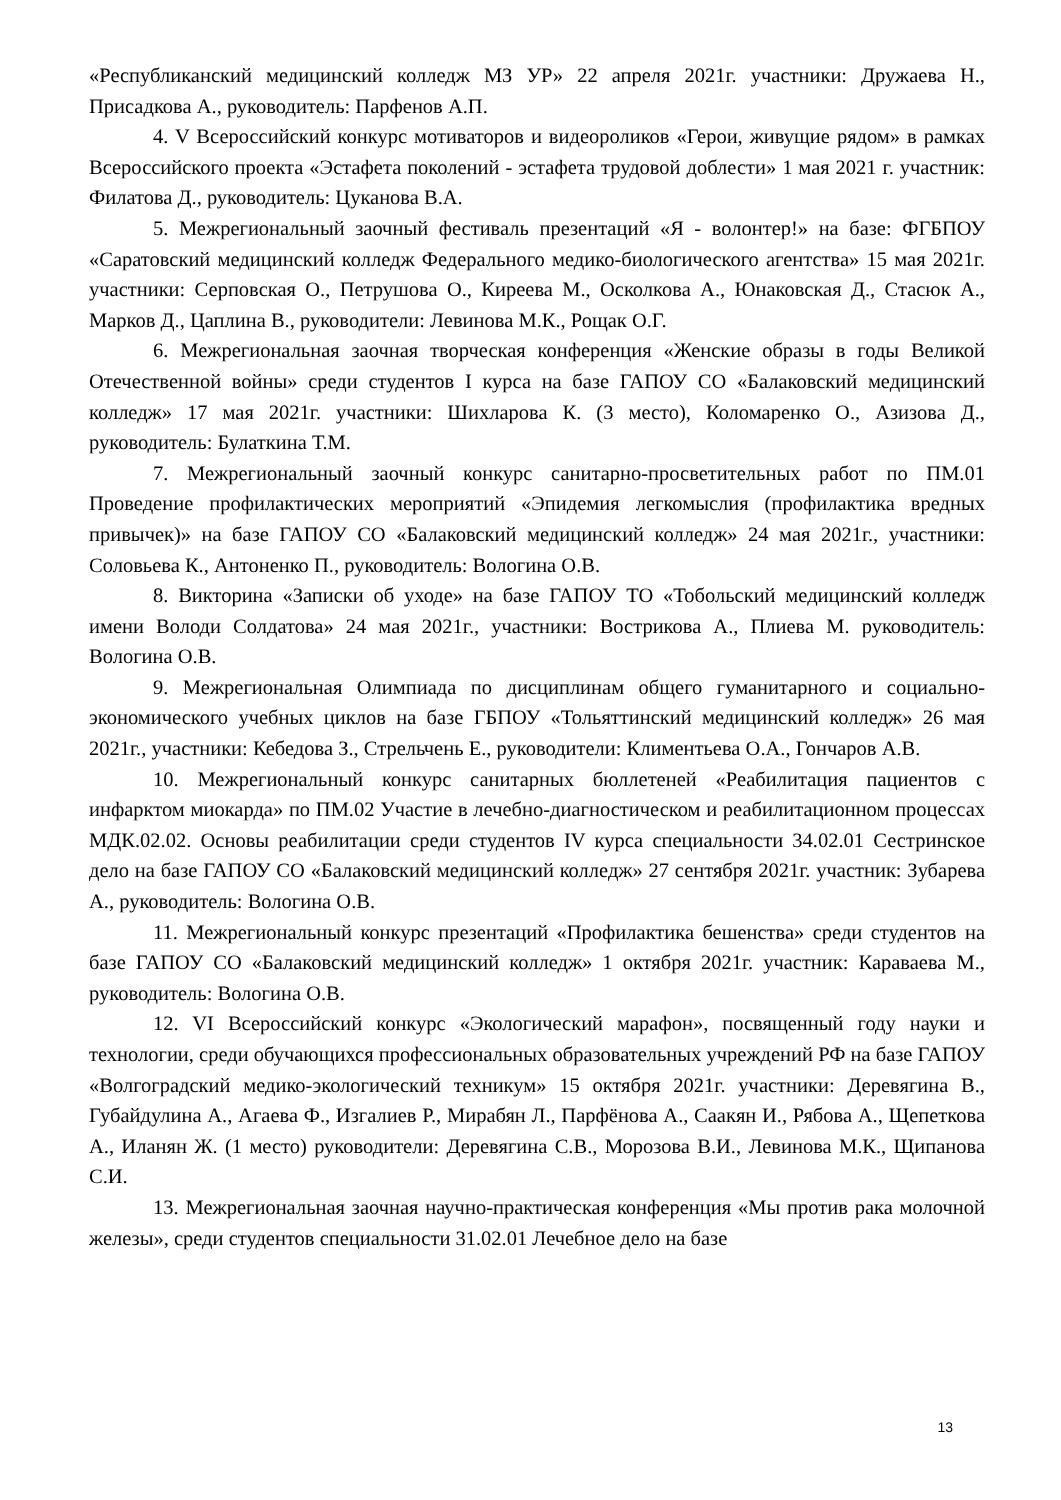«Республиканский медицинский колледж МЗ УР» 22 апреля 2021г. участники: Дружаева Н., Присадкова А., руководитель: Парфенов А.П.
4. V Всероссийский конкурс мотиваторов и видеороликов «Герои, живущие рядом» в рамках Всероссийского проекта «Эстафета поколений - эстафета трудовой доблести» 1 мая 2021 г. участник: Филатова Д., руководитель: Цуканова В.А.
5. Межрегиональный заочный фестиваль презентаций «Я - волонтер!» на базе: ФГБПОУ «Саратовский медицинский колледж Федерального медико-биологического агентства» 15 мая 2021г. участники: Серповская О., Петрушова О., Киреева М., Осколкова А., Юнаковская Д., Стасюк А., Марков Д., Цаплина В., руководители: Левинова М.К., Рощак О.Г.
6. Межрегиональная заочная творческая конференция «Женские образы в годы Великой Отечественной войны» среди студентов I курса на базе ГАПОУ СО «Балаковский медицинский колледж» 17 мая 2021г. участники: Шихларова К. (3 место), Коломаренко О., Азизова Д., руководитель: Булаткина Т.М.
7. Межрегиональный заочный конкурс санитарно-просветительных работ по ПМ.01 Проведение профилактических мероприятий «Эпидемия легкомыслия (профилактика вредных привычек)» на базе ГАПОУ СО «Балаковский медицинский колледж» 24 мая 2021г., участники: Соловьева К., Антоненко П., руководитель: Вологина О.В.
8. Викторина «Записки об уходе» на базе ГАПОУ ТО «Тобольский медицинский колледж имени Володи Солдатова» 24 мая 2021г., участники: Вострикова А., Плиева М. руководитель: Вологина О.В.
9. Межрегиональная Олимпиада по дисциплинам общего гуманитарного и социально-экономического учебных циклов на базе ГБПОУ «Тольяттинский медицинский колледж» 26 мая 2021г., участники: Кебедова З., Стрельчень Е., руководители: Климентьева О.А., Гончаров А.В.
10. Межрегиональный конкурс санитарных бюллетеней «Реабилитация пациентов с инфарктом миокарда» по ПМ.02 Участие в лечебно-диагностическом и реабилитационном процессах МДК.02.02. Основы реабилитации среди студентов IV курса специальности 34.02.01 Сестринское дело на базе ГАПОУ СО «Балаковский медицинский колледж» 27 сентября 2021г. участник: Зубарева А., руководитель: Вологина О.В.
11. Межрегиональный конкурс презентаций «Профилактика бешенства» среди студентов на базе ГАПОУ СО «Балаковский медицинский колледж» 1 октября 2021г. участник: Караваева М., руководитель: Вологина О.В.
12. VI Всероссийский конкурс «Экологический марафон», посвященный году науки и технологии, среди обучающихся профессиональных образовательных учреждений РФ на базе ГАПОУ «Волгоградский медико-экологический техникум» 15 октября 2021г. участники: Деревягина В., Губайдулина А., Агаева Ф., Изгалиев Р., Мирабян Л., Парфёнова А., Саакян И., Рябова А., Щепеткова А., Иланян Ж. (1 место) руководители: Деревягина С.В., Морозова В.И., Левинова М.К., Щипанова С.И.
13. Межрегиональная заочная научно-практическая конференция «Мы против рака молочной железы», среди студентов специальности 31.02.01 Лечебное дело на базе
13